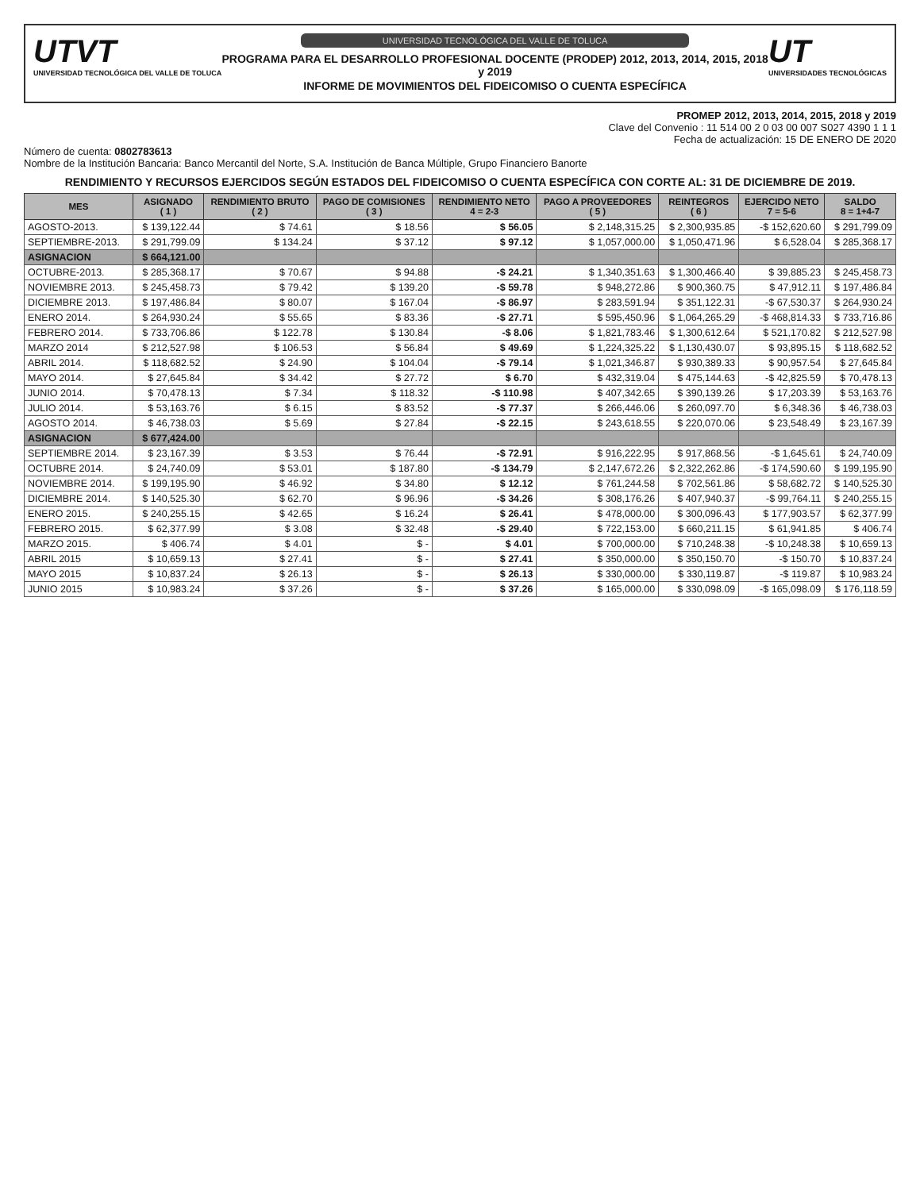UTVT
UNIVERSIDAD TECNOLÓGICA DEL VALLE DE TOLUCA
UNIVERSIDAD TECNOLÓGICA DEL VALLE DE TOLUCA
PROGRAMA PARA EL DESARROLLO PROFESIONAL DOCENTE (PRODEP) 2012, 2013, 2014, 2015, 2018 y 2019
INFORME DE MOVIMIENTOS DEL FIDEICOMISO O CUENTA ESPECÍFICA
UT
UNIVERSIDADES TECNOLÓGICAS
PROMEP 2012, 2013, 2014, 2015, 2018 y 2019
Clave del Convenio : 11 514 00 2 0 03 00 007 S027 4390 1 1 1
Fecha de actualización: 15 DE ENERO DE 2020
Número de cuenta: 0802783613
Nombre de la Institución Bancaria: Banco Mercantil del Norte, S.A. Institución de Banca Múltiple, Grupo Financiero Banorte
RENDIMIENTO Y RECURSOS EJERCIDOS SEGÚN ESTADOS DEL FIDEICOMISO O CUENTA ESPECÍFICA CON CORTE AL: 31 DE DICIEMBRE DE 2019.
| MES | ASIGNADO ( 1 ) | RENDIMIENTO BRUTO ( 2 ) | PAGO DE COMISIONES ( 3 ) | RENDIMIENTO NETO 4 = 2-3 | PAGO A PROVEEDORES ( 5 ) | REINTEGROS ( 6 ) | EJERCIDO NETO 7 = 5-6 | SALDO 8 = 1+4-7 |
| --- | --- | --- | --- | --- | --- | --- | --- | --- |
| AGOSTO-2013. | $ 139,122.44 | $ 74.61 | $ 18.56 | $ 56.05 | $ 2,148,315.25 | $ 2,300,935.85 | -$ 152,620.60 | $ 291,799.09 |
| SEPTIEMBRE-2013. | $ 291,799.09 | $ 134.24 | $ 37.12 | $ 97.12 | $ 1,057,000.00 | $ 1,050,471.96 | $ 6,528.04 | $ 285,368.17 |
| ASIGNACION | $ 664,121.00 | | | | | | | |
| OCTUBRE-2013. | $ 285,368.17 | $ 70.67 | $ 94.88 | -$ 24.21 | $ 1,340,351.63 | $ 1,300,466.40 | $ 39,885.23 | $ 245,458.73 |
| NOVIEMBRE 2013. | $ 245,458.73 | $ 79.42 | $ 139.20 | -$ 59.78 | $ 948,272.86 | $ 900,360.75 | $ 47,912.11 | $ 197,486.84 |
| DICIEMBRE 2013. | $ 197,486.84 | $ 80.07 | $ 167.04 | -$ 86.97 | $ 283,591.94 | $ 351,122.31 | -$ 67,530.37 | $ 264,930.24 |
| ENERO 2014. | $ 264,930.24 | $ 55.65 | $ 83.36 | -$ 27.71 | $ 595,450.96 | $ 1,064,265.29 | -$ 468,814.33 | $ 733,716.86 |
| FEBRERO 2014. | $ 733,706.86 | $ 122.78 | $ 130.84 | -$ 8.06 | $ 1,821,783.46 | $ 1,300,612.64 | $ 521,170.82 | $ 212,527.98 |
| MARZO 2014 | $ 212,527.98 | $ 106.53 | $ 56.84 | $ 49.69 | $ 1,224,325.22 | $ 1,130,430.07 | $ 93,895.15 | $ 118,682.52 |
| ABRIL 2014. | $ 118,682.52 | $ 24.90 | $ 104.04 | -$ 79.14 | $ 1,021,346.87 | $ 930,389.33 | $ 90,957.54 | $ 27,645.84 |
| MAYO 2014. | $ 27,645.84 | $ 34.42 | $ 27.72 | $ 6.70 | $ 432,319.04 | $ 475,144.63 | -$ 42,825.59 | $ 70,478.13 |
| JUNIO 2014. | $ 70,478.13 | $ 7.34 | $ 118.32 | -$ 110.98 | $ 407,342.65 | $ 390,139.26 | $ 17,203.39 | $ 53,163.76 |
| JULIO 2014. | $ 53,163.76 | $ 6.15 | $ 83.52 | -$ 77.37 | $ 266,446.06 | $ 260,097.70 | $ 6,348.36 | $ 46,738.03 |
| AGOSTO 2014. | $ 46,738.03 | $ 5.69 | $ 27.84 | -$ 22.15 | $ 243,618.55 | $ 220,070.06 | $ 23,548.49 | $ 23,167.39 |
| ASIGNACION | $ 677,424.00 | | | | | | | |
| SEPTIEMBRE 2014. | $ 23,167.39 | $ 3.53 | $ 76.44 | -$ 72.91 | $ 916,222.95 | $ 917,868.56 | -$ 1,645.61 | $ 24,740.09 |
| OCTUBRE 2014. | $ 24,740.09 | $ 53.01 | $ 187.80 | -$ 134.79 | $ 2,147,672.26 | $ 2,322,262.86 | -$ 174,590.60 | $ 199,195.90 |
| NOVIEMBRE 2014. | $ 199,195.90 | $ 46.92 | $ 34.80 | $ 12.12 | $ 761,244.58 | $ 702,561.86 | $ 58,682.72 | $ 140,525.30 |
| DICIEMBRE 2014. | $ 140,525.30 | $ 62.70 | $ 96.96 | -$ 34.26 | $ 308,176.26 | $ 407,940.37 | -$ 99,764.11 | $ 240,255.15 |
| ENERO 2015. | $ 240,255.15 | $ 42.65 | $ 16.24 | $ 26.41 | $ 478,000.00 | $ 300,096.43 | $ 177,903.57 | $ 62,377.99 |
| FEBRERO 2015. | $ 62,377.99 | $ 3.08 | $ 32.48 | -$ 29.40 | $ 722,153.00 | $ 660,211.15 | $ 61,941.85 | $ 406.74 |
| MARZO 2015. | $ 406.74 | $ 4.01 | $ - | $ 4.01 | $ 700,000.00 | $ 710,248.38 | -$ 10,248.38 | $ 10,659.13 |
| ABRIL 2015 | $ 10,659.13 | $ 27.41 | $ - | $ 27.41 | $ 350,000.00 | $ 350,150.70 | -$ 150.70 | $ 10,837.24 |
| MAYO 2015 | $ 10,837.24 | $ 26.13 | $ - | $ 26.13 | $ 330,000.00 | $ 330,119.87 | -$ 119.87 | $ 10,983.24 |
| JUNIO 2015 | $ 10,983.24 | $ 37.26 | $ - | $ 37.26 | $ 165,000.00 | $ 330,098.09 | -$ 165,098.09 | $ 176,118.59 |